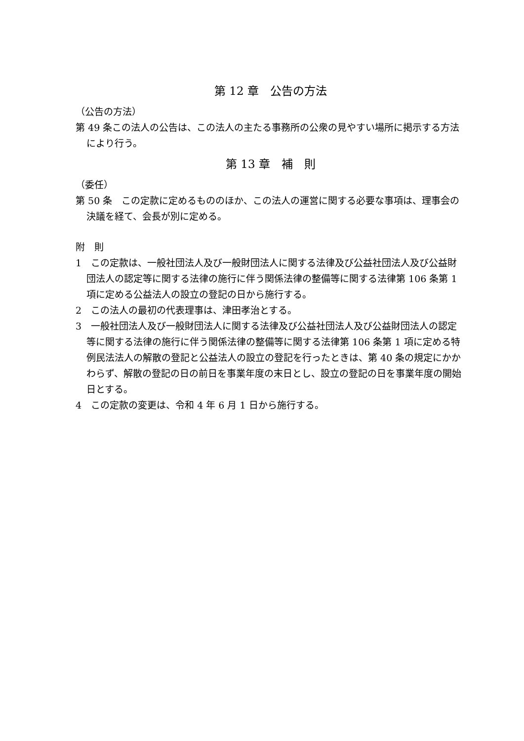第 12 章　公告の方法
（公告の方法）
第 49 条この法人の公告は、この法人の主たる事務所の公衆の見やすい場所に掲示する方法により行う。
第 13 章　補　則
（委任）
第 50 条　この定款に定めるもののほか、この法人の運営に関する必要な事項は、理事会の決議を経て、会長が別に定める。
附　則
1　この定款は、一般社団法人及び一般財団法人に関する法律及び公益社団法人及び公益財団法人の認定等に関する法律の施行に伴う関係法律の整備等に関する法律第 106 条第 1 項に定める公益法人の設立の登記の日から施行する。
2　この法人の最初の代表理事は、津田孝治とする。
3　一般社団法人及び一般財団法人に関する法律及び公益社団法人及び公益財団法人の認定等に関する法律の施行に伴う関係法律の整備等に関する法律第 106 条第 1 項に定める特例民法法人の解散の登記と公益法人の設立の登記を行ったときは、第 40 条の規定にかかわらず、解散の登記の日の前日を事業年度の末日とし、設立の登記の日を事業年度の開始日とする。
4　この定款の変更は、令和 4 年 6 月 1 日から施行する。